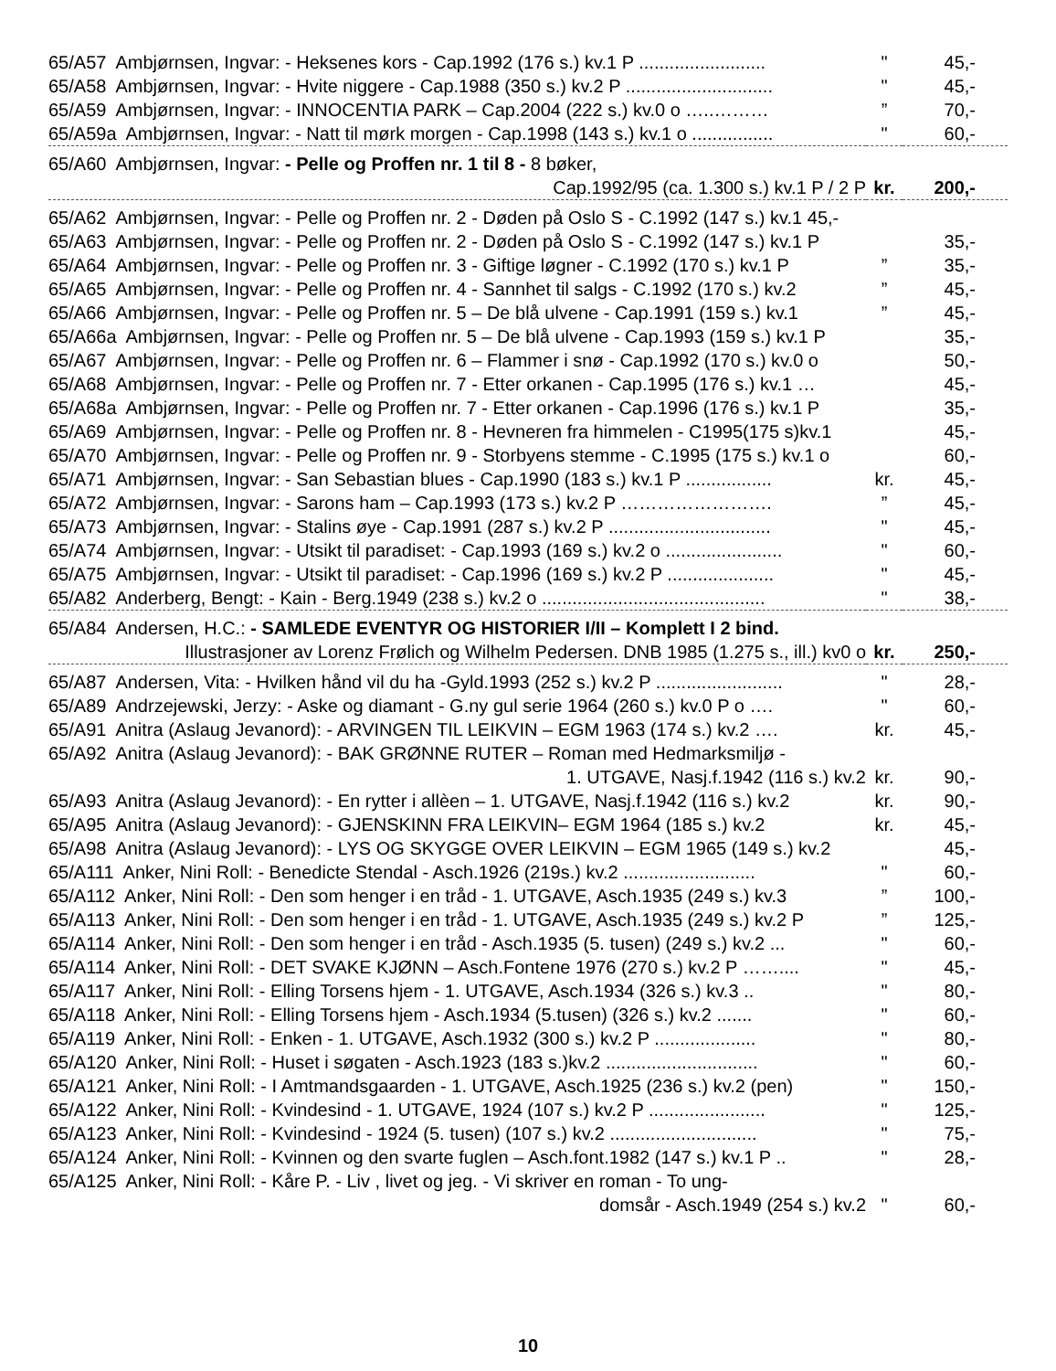| 65/A57 Ambjørnsen, Ingvar: - Heksenes kors - Cap.1992 (176 s.) kv.1 P ......................... | " | 45,- |
| 65/A58 Ambjørnsen, Ingvar: - Hvite niggere - Cap.1988 (350 s.) kv.2 P ............................. | " | 45,- |
| 65/A59 Ambjørnsen, Ingvar: - INNOCENTIA PARK – Cap.2004 (222 s.) kv.0 o …..……… | ” | 70,- |
| 65/A59a Ambjørnsen, Ingvar: - Natt til mørk morgen - Cap.1998 (143 s.) kv.1 o ................ | " | 60,- |
| 65/A60 Ambjørnsen, Ingvar: - Pelle og Proffen nr. 1 til 8 - 8 bøker, | | |
| Cap.1992/95 (ca. 1.300 s.) kv.1 P / 2 P | kr. | 200,- |
| 65/A62 Ambjørnsen, Ingvar: - Pelle og Proffen nr. 2 - Døden på Oslo S - C.1992 (147 s.) kv.1 45,- | | |
| 65/A63 Ambjørnsen, Ingvar: - Pelle og Proffen nr. 2 - Døden på Oslo S - C.1992 (147 s.) kv.1 P | | 35,- |
| 65/A64 Ambjørnsen, Ingvar: - Pelle og Proffen nr. 3 - Giftige løgner - C.1992 (170 s.) kv.1 P | ” | 35,- |
| 65/A65 Ambjørnsen, Ingvar: - Pelle og Proffen nr. 4 - Sannhet til salgs - C.1992 (170 s.) kv.2 | ” | 45,- |
| 65/A66 Ambjørnsen, Ingvar: - Pelle og Proffen nr. 5 – De blå ulvene - Cap.1991 (159 s.) kv.1 | ” | 45,- |
| 65/A66a Ambjørnsen, Ingvar: - Pelle og Proffen nr. 5 – De blå ulvene - Cap.1993 (159 s.) kv.1 P | | 35,- |
| 65/A67 Ambjørnsen, Ingvar: - Pelle og Proffen nr. 6 – Flammer i snø - Cap.1992 (170 s.) kv.0 o | | 50,- |
| 65/A68 Ambjørnsen, Ingvar: - Pelle og Proffen nr. 7 - Etter orkanen - Cap.1995 (176 s.) kv.1 … | | 45,- |
| 65/A68a Ambjørnsen, Ingvar: - Pelle og Proffen nr. 7 - Etter orkanen - Cap.1996 (176 s.) kv.1 P | | 35,- |
| 65/A69 Ambjørnsen, Ingvar: - Pelle og Proffen nr. 8 - Hevneren fra himmelen - C1995(175 s)kv.1 | | 45,- |
| 65/A70 Ambjørnsen, Ingvar: - Pelle og Proffen nr. 9 - Storbyens stemme - C.1995 (175 s.) kv.1 o | | 60,- |
| 65/A71 Ambjørnsen, Ingvar: - San Sebastian blues - Cap.1990 (183 s.) kv.1 P ................. | kr. | 45,- |
| 65/A72 Ambjørnsen, Ingvar: - Sarons ham – Cap.1993 (173 s.) kv.2 P ……………………. | ” | 45,- |
| 65/A73 Ambjørnsen, Ingvar: - Stalins øye - Cap.1991 (287 s.) kv.2 P ................................ | " | 45,- |
| 65/A74 Ambjørnsen, Ingvar: - Utsikt til paradiset: - Cap.1993 (169 s.) kv.2 o ....................... | " | 60,- |
| 65/A75 Ambjørnsen, Ingvar: - Utsikt til paradiset: - Cap.1996 (169 s.) kv.2 P ..................... | " | 45,- |
| 65/A82 Anderberg, Bengt: - Kain - Berg.1949 (238 s.) kv.2 o ............................................ | " | 38,- |
| 65/A84 Andersen, H.C.: - SAMLEDE EVENTYR OG HISTORIER I/II – Komplett I 2 bind. | | |
| Illustrasjoner av Lorenz Frølich og Wilhelm Pedersen. DNB 1985 (1.275 s., ill.) kv0 o | kr. | 250,- |
| 65/A87 Andersen, Vita: - Hvilken hånd vil du ha -Gyld.1993 (252 s.) kv.2 P ......................... | " | 28,- |
| 65/A89 Andrzejewski, Jerzy: - Aske og diamant - G.ny gul serie 1964 (260 s.) kv.0 P o …. | " | 60,- |
| 65/A91 Anitra (Aslaug Jevanord): - ARVINGEN TIL LEIKVIN – EGM 1963 (174 s.) kv.2 …. | kr. | 45,- |
| 65/A92 Anitra (Aslaug Jevanord): - BAK GRØNNE RUTER – Roman med Hedmarksmiljø - | | |
| 1. UTGAVE, Nasj.f.1942 (116 s.) kv.2 | kr. | 90,- |
| 65/A93 Anitra (Aslaug Jevanord): - En rytter i allèen – 1. UTGAVE, Nasj.f.1942 (116 s.) kv.2 | kr. | 90,- |
| 65/A95 Anitra (Aslaug Jevanord): - GJENSKINN FRA LEIKVIN– EGM 1964 (185 s.) kv.2 | kr. | 45,- |
| 65/A98 Anitra (Aslaug Jevanord): - LYS OG SKYGGE OVER LEIKVIN – EGM 1965 (149 s.) kv.2 | | 45,- |
| 65/A111 Anker, Nini Roll: - Benedicte Stendal - Asch.1926 (219s.) kv.2 .......................... | " | 60,- |
| 65/A112 Anker, Nini Roll: - Den som henger i en tråd - 1. UTGAVE, Asch.1935 (249 s.) kv.3 | ” | 100,- |
| 65/A113 Anker, Nini Roll: - Den som henger i en tråd - 1. UTGAVE, Asch.1935 (249 s.) kv.2 P | ” | 125,- |
| 65/A114 Anker, Nini Roll: - Den som henger i en tråd - Asch.1935 (5. tusen) (249 s.) kv.2 ... | " | 60,- |
| 65/A114 Anker, Nini Roll: - DET SVAKE KJØNN – Asch.Fontene 1976 (270 s.) kv.2 P …….... | " | 45,- |
| 65/A117 Anker, Nini Roll: - Elling Torsens hjem - 1. UTGAVE, Asch.1934 (326 s.) kv.3 .. | " | 80,- |
| 65/A118 Anker, Nini Roll: - Elling Torsens hjem - Asch.1934 (5.tusen) (326 s.) kv.2 ....... | " | 60,- |
| 65/A119 Anker, Nini Roll: - Enken - 1. UTGAVE, Asch.1932 (300 s.) kv.2 P .................... | " | 80,- |
| 65/A120 Anker, Nini Roll: - Huset i søgaten - Asch.1923 (183 s.)kv.2 .............................. | " | 60,- |
| 65/A121 Anker, Nini Roll: - I Amtmandsgaarden - 1. UTGAVE, Asch.1925 (236 s.) kv.2 (pen) | " | 150,- |
| 65/A122 Anker, Nini Roll: - Kvindesind - 1. UTGAVE, 1924 (107 s.) kv.2 P ....................... | " | 125,- |
| 65/A123 Anker, Nini Roll: - Kvindesind - 1924 (5. tusen) (107 s.) kv.2 ............................. | " | 75,- |
| 65/A124 Anker, Nini Roll: - Kvinnen og den svarte fuglen – Asch.font.1982 (147 s.) kv.1 P .. | " | 28,- |
| 65/A125 Anker, Nini Roll: - Kåre P. - Liv , livet og jeg. - Vi skriver en roman - To ung- | | |
| domsår - Asch.1949 (254 s.) kv.2 | " | 60,- |
10